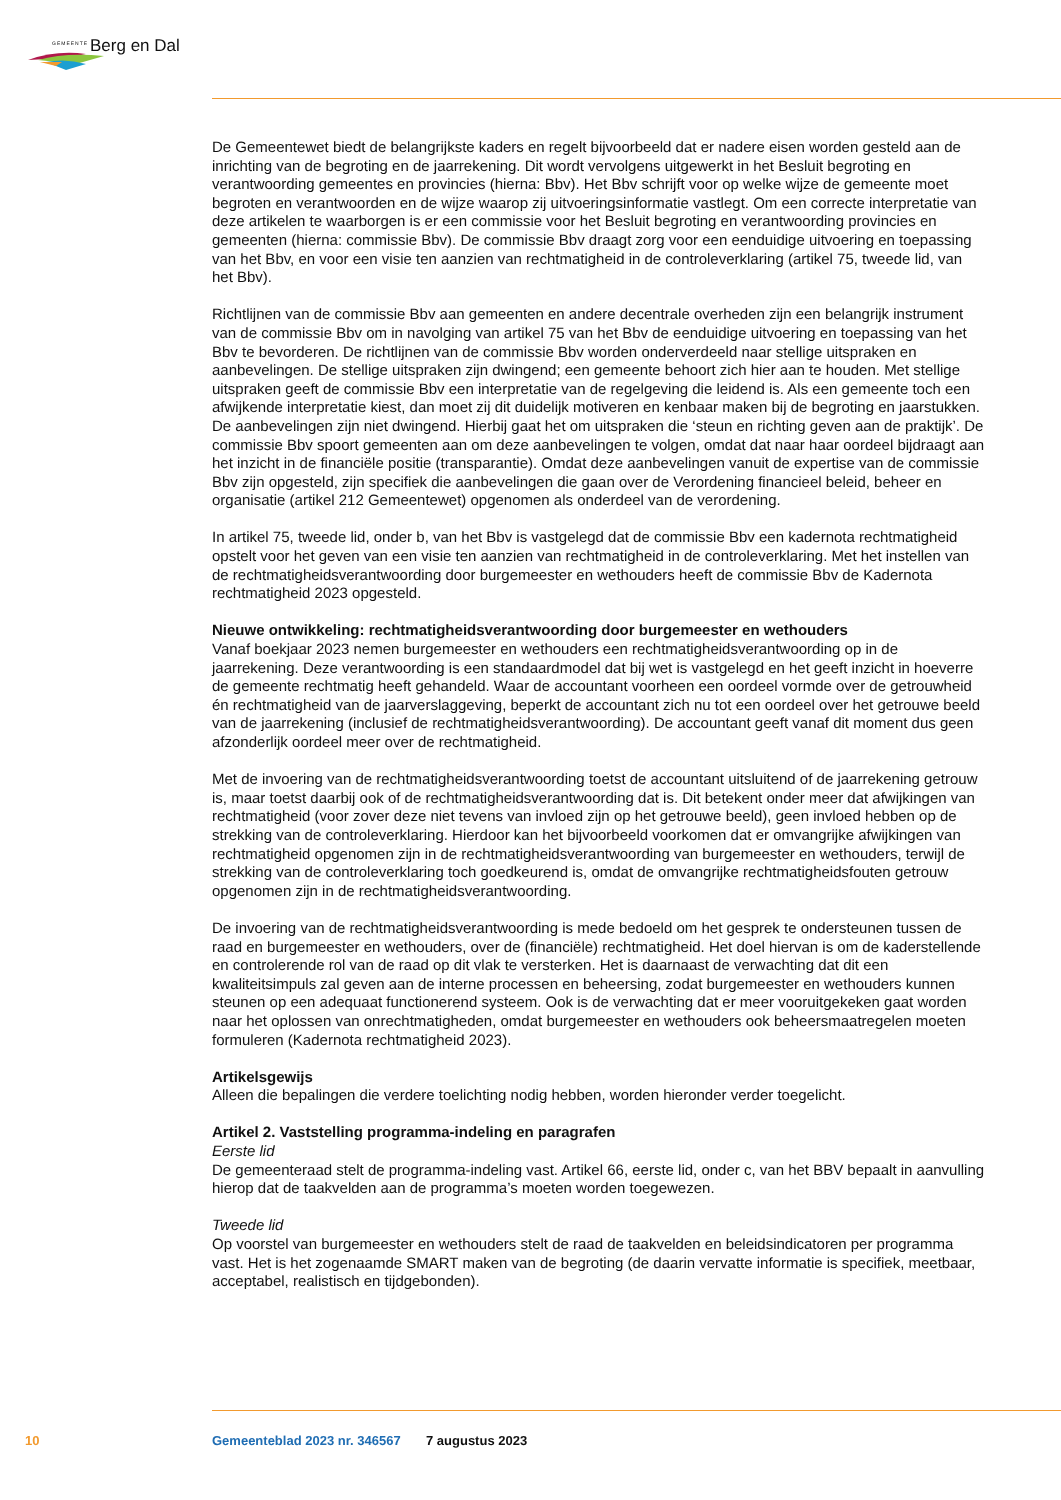GEMEENTE Berg en Dal
De Gemeentewet biedt de belangrijkste kaders en regelt bijvoorbeeld dat er nadere eisen worden gesteld aan de inrichting van de begroting en de jaarrekening. Dit wordt vervolgens uitgewerkt in het Besluit begroting en verantwoording gemeentes en provincies (hierna: Bbv). Het Bbv schrijft voor op welke wijze de gemeente moet begroten en verantwoorden en de wijze waarop zij uitvoeringsinformatie vastlegt. Om een correcte interpretatie van deze artikelen te waarborgen is er een commissie voor het Besluit begroting en verantwoording provincies en gemeenten (hierna: commissie Bbv). De commissie Bbv draagt zorg voor een eenduidige uitvoering en toepassing van het Bbv, en voor een visie ten aanzien van rechtmatigheid in de controleverklaring (artikel 75, tweede lid, van het Bbv).
Richtlijnen van de commissie Bbv aan gemeenten en andere decentrale overheden zijn een belangrijk instrument van de commissie Bbv om in navolging van artikel 75 van het Bbv de eenduidige uitvoering en toepassing van het Bbv te bevorderen. De richtlijnen van de commissie Bbv worden onderverdeeld naar stellige uitspraken en aanbevelingen. De stellige uitspraken zijn dwingend; een gemeente behoort zich hier aan te houden. Met stellige uitspraken geeft de commissie Bbv een interpretatie van de regelgeving die leidend is. Als een gemeente toch een afwijkende interpretatie kiest, dan moet zij dit duidelijk motiveren en kenbaar maken bij de begroting en jaarstukken. De aanbevelingen zijn niet dwingend. Hierbij gaat het om uitspraken die ‘steun en richting geven aan de praktijk’. De commissie Bbv spoort gemeenten aan om deze aanbevelingen te volgen, omdat dat naar haar oordeel bijdraagt aan het inzicht in de financiële positie (transparantie). Omdat deze aanbevelingen vanuit de expertise van de commissie Bbv zijn opgesteld, zijn specifiek die aanbevelingen die gaan over de Verordening financieel beleid, beheer en organisatie (artikel 212 Gemeentewet) opgenomen als onderdeel van de verordening.
In artikel 75, tweede lid, onder b, van het Bbv is vastgelegd dat de commissie Bbv een kadernota rechtmatigheid opstelt voor het geven van een visie ten aanzien van rechtmatigheid in de controleverklaring. Met het instellen van de rechtmatigheidsverantwoording door burgemeester en wethouders heeft de commissie Bbv de Kadernota rechtmatigheid 2023 opgesteld.
Nieuwe ontwikkeling: rechtmatigheidsverantwoording door burgemeester en wethouders
Vanaf boekjaar 2023 nemen burgemeester en wethouders een rechtmatigheidsverantwoording op in de jaarrekening. Deze verantwoording is een standaardmodel dat bij wet is vastgelegd en het geeft inzicht in hoeverre de gemeente rechtmatig heeft gehandeld. Waar de accountant voorheen een oordeel vormde over de getrouwheid én rechtmatigheid van de jaarverslaggeving, beperkt de accountant zich nu tot een oordeel over het getrouwe beeld van de jaarrekening (inclusief de rechtmatigheidsverantwoording). De accountant geeft vanaf dit moment dus geen afzonderlijk oordeel meer over de rechtmatigheid.
Met de invoering van de rechtmatigheidsverantwoording toetst de accountant uitsluitend of de jaarrekening getrouw is, maar toetst daarbij ook of de rechtmatigheidsverantwoording dat is. Dit betekent onder meer dat afwijkingen van rechtmatigheid (voor zover deze niet tevens van invloed zijn op het getrouwe beeld), geen invloed hebben op de strekking van de controleverklaring. Hierdoor kan het bijvoorbeeld voorkomen dat er omvangrijke afwijkingen van rechtmatigheid opgenomen zijn in de rechtmatigheidsverantwoording van burgemeester en wethouders, terwijl de strekking van de controleverklaring toch goedkeurend is, omdat de omvangrijke rechtmatigheidsfouten getrouw opgenomen zijn in de rechtmatigheidsverantwoording.
De invoering van de rechtmatigheidsverantwoording is mede bedoeld om het gesprek te ondersteunen tussen de raad en burgemeester en wethouders, over de (financiële) rechtmatigheid. Het doel hiervan is om de kaderstellende en controlerende rol van de raad op dit vlak te versterken. Het is daarnaast de verwachting dat dit een kwaliteitsimpuls zal geven aan de interne processen en beheersing, zodat burgemeester en wethouders kunnen steunen op een adequaat functionerend systeem. Ook is de verwachting dat er meer vooruitgekeken gaat worden naar het oplossen van onrechtmatigheden, omdat burgemeester en wethouders ook beheersmaatregelen moeten formuleren (Kadernota rechtmatigheid 2023).
Artikelsgewijs
Alleen die bepalingen die verdere toelichting nodig hebben, worden hieronder verder toegelicht.
Artikel 2. Vaststelling programma-indeling en paragrafen
Eerste lid
De gemeenteraad stelt de programma-indeling vast. Artikel 66, eerste lid, onder c, van het BBV bepaalt in aanvulling hierop dat de taakvelden aan de programma’s moeten worden toegewezen.
Tweede lid
Op voorstel van burgemeester en wethouders stelt de raad de taakvelden en beleidsindicatoren per programma vast. Het is het zogenaamde SMART maken van de begroting (de daarin vervatte informatie is specifiek, meetbaar, acceptabel, realistisch en tijdgebonden).
10 Gemeenteblad 2023 nr. 346567 7 augustus 2023